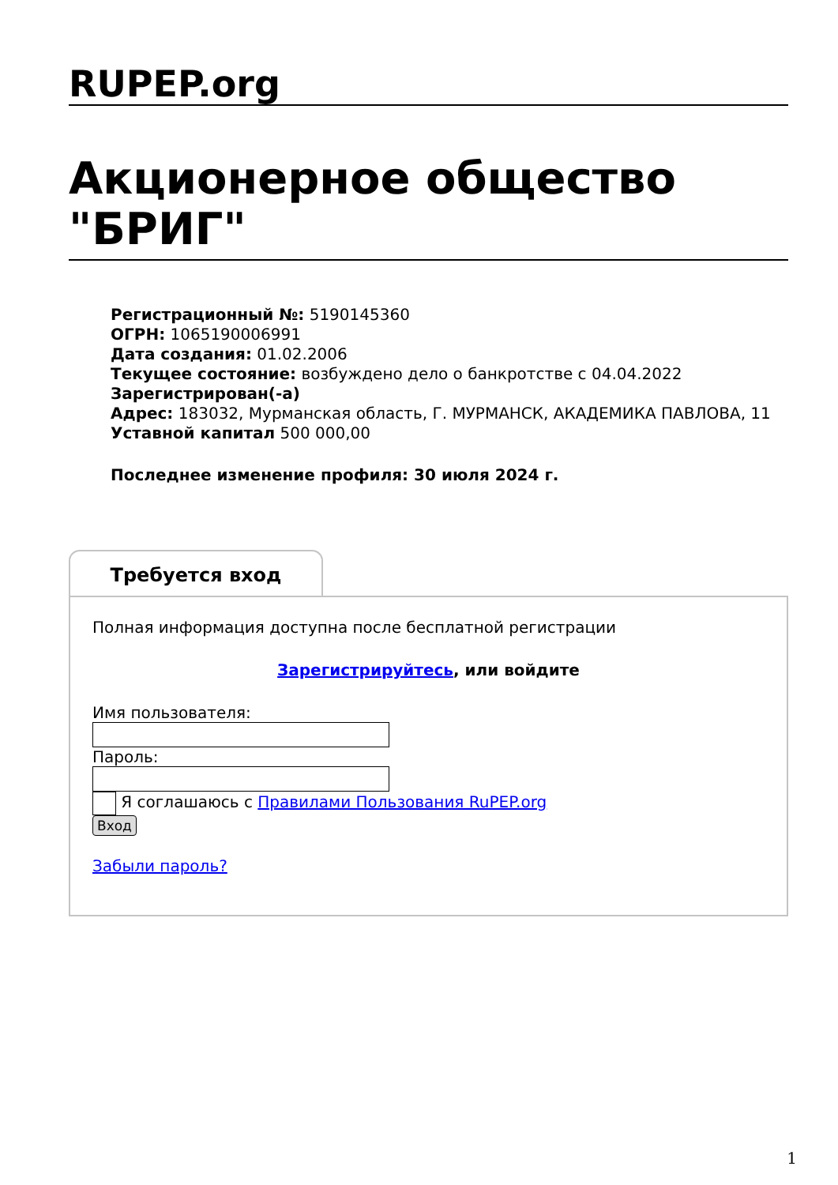RUPEP.org
Акционерное общество "БРИГ"
Регистрационный №: 5190145360
ОГРН: 1065190006991
Дата создания: 01.02.2006
Текущее состояние: возбуждено дело о банкротстве с 04.04.2022
Зарегистрирован(-а)
Адрес: 183032, Мурманская область, Г. МУРМАНСК, АКАДЕМИКА ПАВЛОВА, 11
Уставной капитал 500 000,00
Последнее изменение профиля: 30 июля 2024 г.
Требуется вход
Полная информация доступна после бесплатной регистрации
Зарегистрируйтесь, или войдите
Имя пользователя:
Пароль:
Я соглашаюсь с Правилами Пользования RuPEP.org
Вход
Забыли пароль?
1